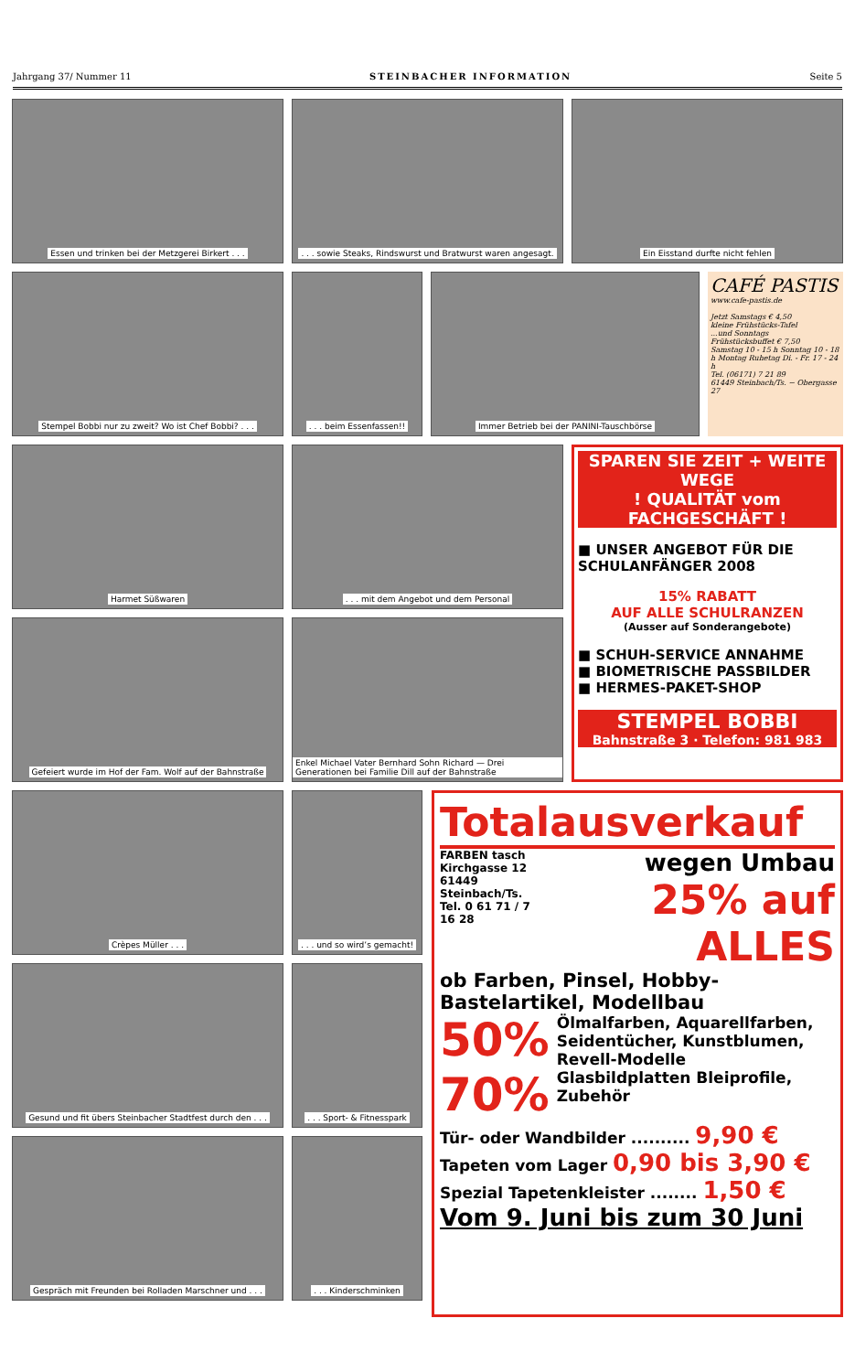Jahrgang 37/ Nummer 11 STEINBACHER INFORMATION Seite 5
Essen und trinken bei der Metzgerei Birkert . . .
. . . sowie Steaks, Rindswurst und Bratwurst waren angesagt.
Ein Eisstand durfte nicht fehlen
Stempel Bobbi nur zu zweit? Wo ist Chef Bobbi? . . .
. . . beim Essenfassen!!
Immer Betrieb bei der PANINI-Tauschbörse
CAFÉ PASTIS
www.cafe-pastis.de
Jetzt Samstags € 4,50
kleine Frühstücks-Tafel
...und Sonntags
Frühstücksbuffet € 7,50
Samstag 10 - 15 h Sonntag 10 - 18 h Montag Ruhetag Di. - Fr. 17 - 24 h
Tel. (06171) 7 21 89
61449 Steinbach/Ts. ~ Obergasse 27
Harmet Süßwaren
. . . mit dem Angebot und dem Personal
SPAREN SIE ZEIT + WEITE WEGE
! QUALITÄT vom FACHGESCHÄFT !
■ UNSER ANGEBOT FÜR DIE
SCHULANFÄNGER 2008
15% RABATT
AUF ALLE SCHULRANZEN
(Ausser auf Sonderangebote)
■ SCHUH-SERVICE ANNAHME
■ BIOMETRISCHE PASSBILDER
■ HERMES-PAKET-SHOP
STEMPEL BOBBI
Bahnstraße 3 · Telefon: 981 983
Gefeiert wurde im Hof der Fam. Wolf auf der Bahnstraße
Enkel Michael Vater Bernhard Sohn Richard — Drei Generationen bei Familie Dill auf der Bahnstraße
Crèpes Müller . . .
. . . und so wird’s gemacht!
Gesund und fit übers Steinbacher Stadtfest durch den . . .
. . . Sport- & Fitnesspark
Gespräch mit Freunden bei Rolladen Marschner und . . .
. . . Kinderschminken
Totalausverkauf
FARBEN tasch
Kirchgasse 12
61449 Steinbach/Ts.
Tel. 0 61 71 / 7 16 28
wegen Umbau
25% auf ALLES
ob Farben, Pinsel, Hobby-Bastelartikel, Modellbau
50% Ölmalfarben, Aquarellfarben, Seidentücher, Kunstblumen, Revell-Modelle
70% Glasbildplatten Bleiprofile, Zubehör
Tür- oder Wandbilder .......... 9,90 €
Tapeten vom Lager 0,90 bis 3,90 €
Spezial Tapetenkleister ........ 1,50 €
Vom 9. Juni bis zum 30 Juni